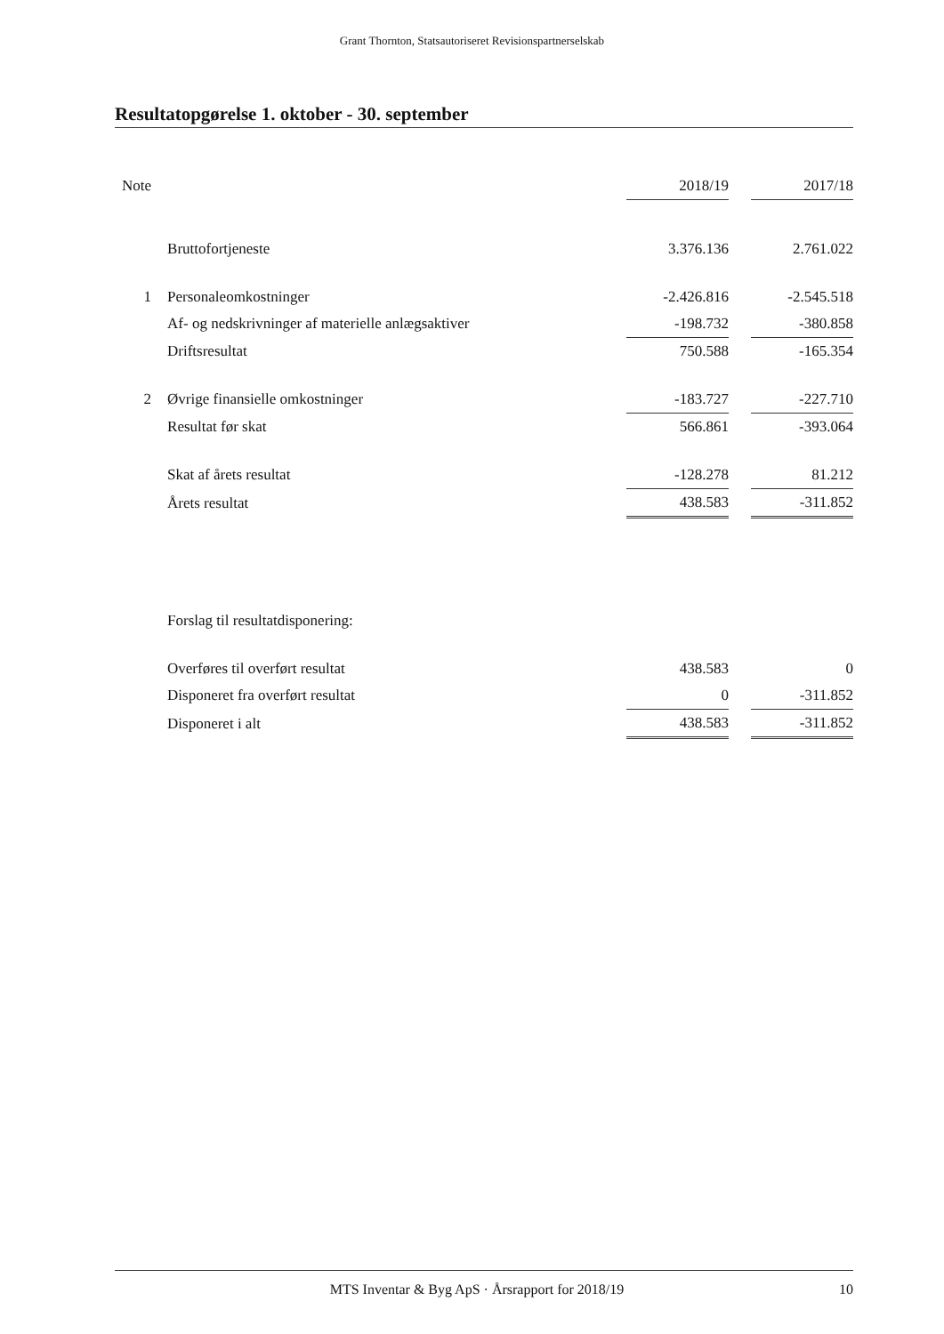Grant Thornton, Statsautoriseret Revisionspartnerselskab
Resultatopgørelse 1. oktober - 30. september
| Note | | 2018/19 | | 2017/18 |
| --- | --- | --- | --- | --- |
| | Bruttofortjeneste | 3.376.136 | | 2.761.022 |
| 1 | Personaleomkostninger | -2.426.816 | | -2.545.518 |
| | Af- og nedskrivninger af materielle anlægsaktiver | -198.732 | | -380.858 |
| | Driftsresultat | 750.588 | | -165.354 |
| 2 | Øvrige finansielle omkostninger | -183.727 | | -227.710 |
| | Resultat før skat | 566.861 | | -393.064 |
| | Skat af årets resultat | -128.278 | | 81.212 |
| | Årets resultat | 438.583 | | -311.852 |
| | Forslag til resultatdisponering: | | | |
| | Overføres til overført resultat | 438.583 | | 0 |
| | Disponeret fra overført resultat | 0 | | -311.852 |
| | Disponeret i alt | 438.583 | | -311.852 |
MTS Inventar & Byg ApS · Årsrapport for 2018/19 10